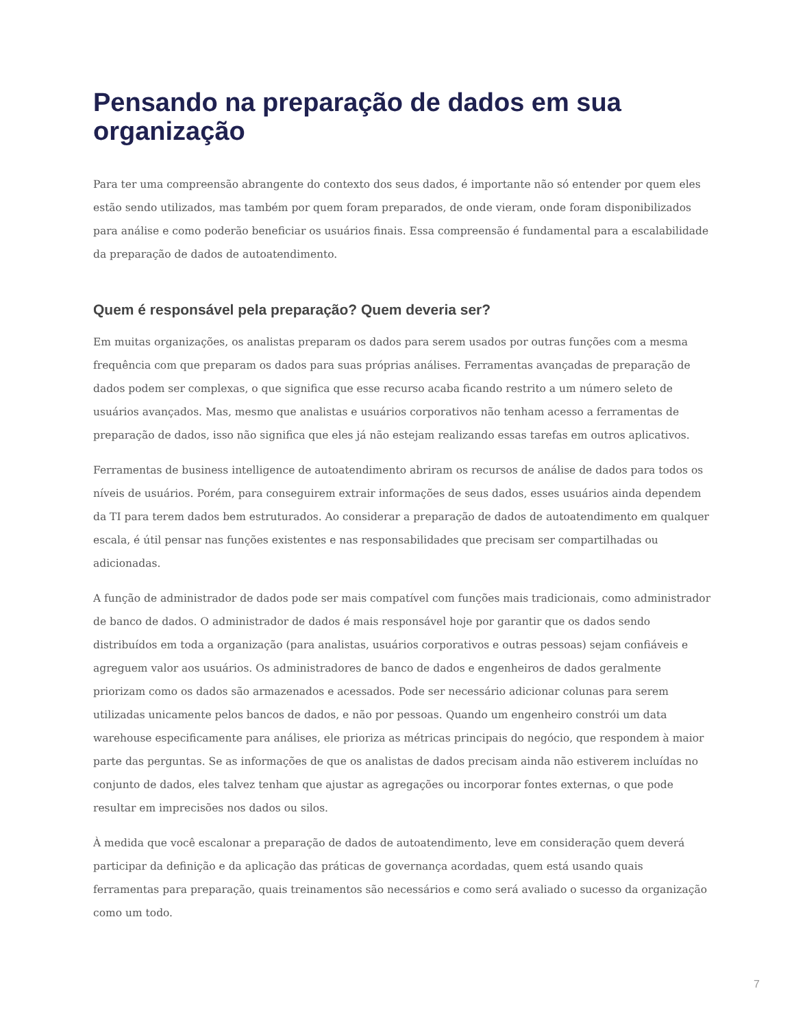Pensando na preparação de dados em sua organização
Para ter uma compreensão abrangente do contexto dos seus dados, é importante não só entender por quem eles estão sendo utilizados, mas também por quem foram preparados, de onde vieram, onde foram disponibilizados para análise e como poderão beneficiar os usuários finais. Essa compreensão é fundamental para a escalabilidade da preparação de dados de autoatendimento.
Quem é responsável pela preparação? Quem deveria ser?
Em muitas organizações, os analistas preparam os dados para serem usados por outras funções com a mesma frequência com que preparam os dados para suas próprias análises. Ferramentas avançadas de preparação de dados podem ser complexas, o que significa que esse recurso acaba ficando restrito a um número seleto de usuários avançados. Mas, mesmo que analistas e usuários corporativos não tenham acesso a ferramentas de preparação de dados, isso não significa que eles já não estejam realizando essas tarefas em outros aplicativos.
Ferramentas de business intelligence de autoatendimento abriram os recursos de análise de dados para todos os níveis de usuários. Porém, para conseguirem extrair informações de seus dados, esses usuários ainda dependem da TI para terem dados bem estruturados. Ao considerar a preparação de dados de autoatendimento em qualquer escala, é útil pensar nas funções existentes e nas responsabilidades que precisam ser compartilhadas ou adicionadas.
A função de administrador de dados pode ser mais compatível com funções mais tradicionais, como administrador de banco de dados. O administrador de dados é mais responsável hoje por garantir que os dados sendo distribuídos em toda a organização (para analistas, usuários corporativos e outras pessoas) sejam confiáveis e agreguem valor aos usuários. Os administradores de banco de dados e engenheiros de dados geralmente priorizam como os dados são armazenados e acessados. Pode ser necessário adicionar colunas para serem utilizadas unicamente pelos bancos de dados, e não por pessoas. Quando um engenheiro constrói um data warehouse especificamente para análises, ele prioriza as métricas principais do negócio, que respondem à maior parte das perguntas. Se as informações de que os analistas de dados precisam ainda não estiverem incluídas no conjunto de dados, eles talvez tenham que ajustar as agregações ou incorporar fontes externas, o que pode resultar em imprecisões nos dados ou silos.
À medida que você escalonar a preparação de dados de autoatendimento, leve em consideração quem deverá participar da definição e da aplicação das práticas de governança acordadas, quem está usando quais ferramentas para preparação, quais treinamentos são necessários e como será avaliado o sucesso da organização como um todo.
7